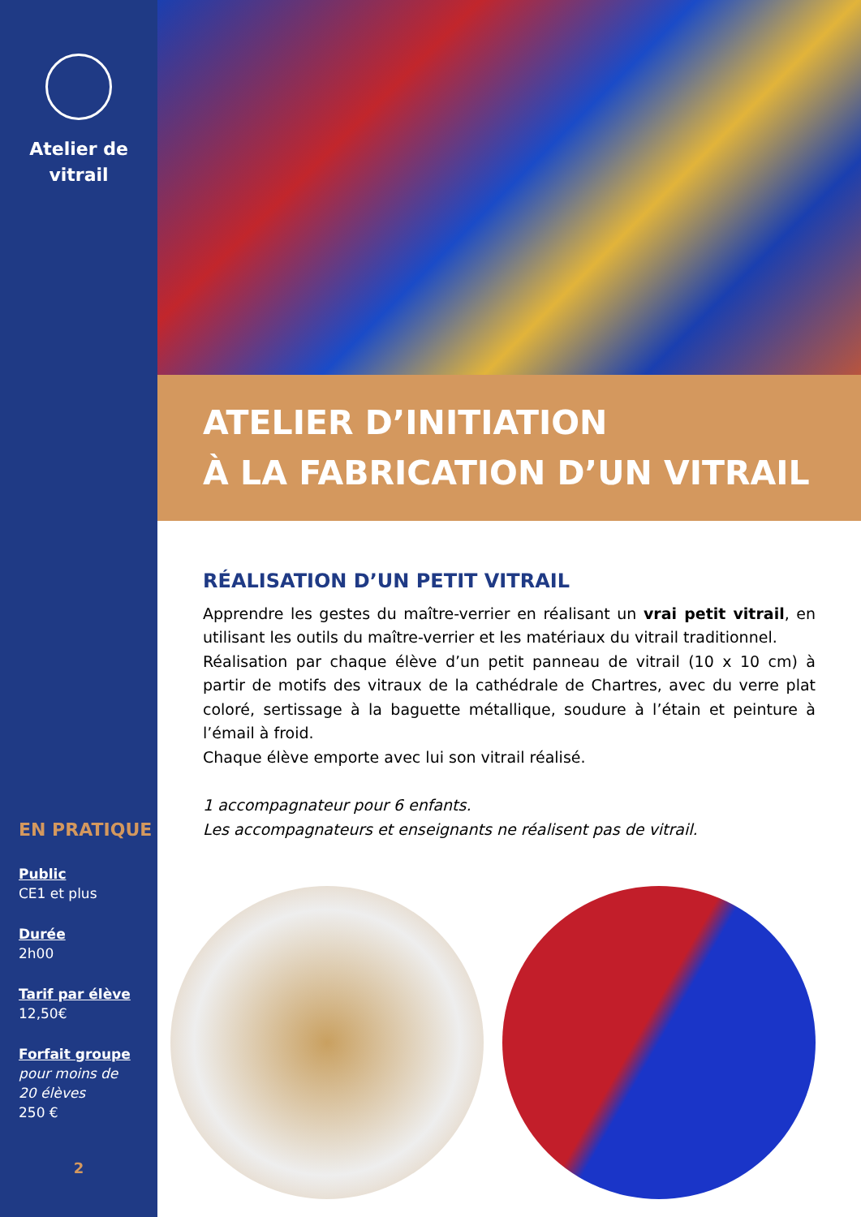Atelier de
vitrail
EN PRATIQUE
Public
CE1 et plus
Durée
2h00
Tarif par élève
12,50€
Forfait groupe
pour moins de
20 élèves
250 €
2
ATELIER D’INITIATION
À LA FABRICATION D’UN VITRAIL
RÉALISATION D’UN PETIT VITRAIL
Apprendre les gestes du maître-verrier en réalisant un vrai petit vitrail, en utilisant les outils du maître-verrier et les matériaux du vitrail traditionnel.
Réalisation par chaque élève d’un petit panneau de vitrail (10 x 10 cm) à partir de motifs des vitraux de la cathédrale de Chartres, avec du verre plat coloré, sertissage à la baguette métallique, soudure à l’étain et peinture à l’émail à froid.
Chaque élève emporte avec lui son vitrail réalisé.
1 accompagnateur pour 6 enfants.
Les accompagnateurs et enseignants ne réalisent pas de vitrail.